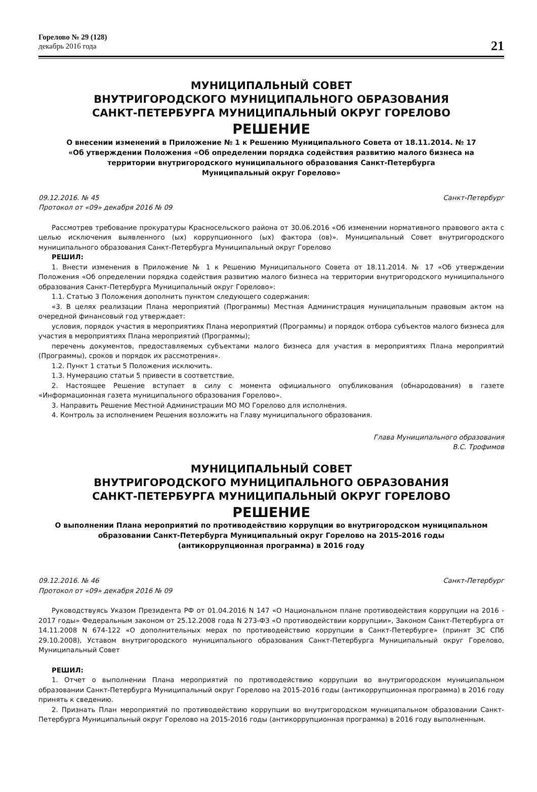Горелово № 29 (128)
декабрь 2016 года
21
МУНИЦИПАЛЬНЫЙ СОВЕТ
ВНУТРИГОРОДСКОГО МУНИЦИПАЛЬНОГО ОБРАЗОВАНИЯ
САНКТ-ПЕТЕРБУРГА МУНИЦИПАЛЬНЫЙ ОКРУГ ГОРЕЛОВО
РЕШЕНИЕ
О внесении изменений в Приложение № 1 к Решению Муниципального Совета от 18.11.2014. № 17
«Об утверждении Положения «Об определении порядка содействия развитию малого бизнеса на
территории внутригородского муниципального образования Санкт-Петербурга
Муниципальный округ Горелово»
09.12.2016. № 45 Санкт-Петербург
Протокол от «09» декабря 2016 № 09
Рассмотрев требование прокуратуры Красносельского района от 30.06.2016 «Об изменении нормативного правового акта с целью исключения выявленного (ых) коррупционного (ых) фактора (ов)». Муниципальный Совет внутригородского муниципального образования Санкт-Петербурга Муниципальный округ Горелово
РЕШИЛ:
1. Внести изменения в Приложение № 1 к Решению Муниципального Совета от 18.11.2014. № 17 «Об утверждении Положения «Об определении порядка содействия развитию малого бизнеса на территории внутригородского муниципального образования Санкт-Петербурга Муниципальный округ Горелово»:
1.1. Статью 3 Положения дополнить пунктом следующего содержания:
«3. В целях реализации Плана мероприятий (Программы) Местная Администрация муниципальным правовым актом на очередной финансовый год утверждает:
условия, порядок участия в мероприятиях Плана мероприятий (Программы) и порядок отбора субъектов малого бизнеса для участия в мероприятиях Плана мероприятий (Программы);
перечень документов, предоставляемых субъектами малого бизнеса для участия в мероприятиях Плана мероприятий (Программы), сроков и порядок их рассмотрения».
1.2. Пункт 1 статьи 5 Положения исключить.
1.3. Нумерацию статьи 5 привести в соответствие.
2. Настоящее Решение вступает в силу с момента официального опубликования (обнародования) в газете «Информационная газета муниципального образования Горелово».
3. Направить Решение Местной Администрации МО МО Горелово для исполнения.
4. Контроль за исполнением Решения возложить на Главу муниципального образования.
Глава Муниципального образования
В.С. Трофимов
МУНИЦИПАЛЬНЫЙ СОВЕТ
ВНУТРИГОРОДСКОГО МУНИЦИПАЛЬНОГО ОБРАЗОВАНИЯ
САНКТ-ПЕТЕРБУРГА МУНИЦИПАЛЬНЫЙ ОКРУГ ГОРЕЛОВО
РЕШЕНИЕ
О выполнении Плана мероприятий по противодействию коррупции во внутригородском муниципальном
образовании Санкт-Петербурга Муниципальный округ Горелово на 2015-2016 годы
(антикоррупционная программа) в 2016 году
09.12.2016. № 46 Санкт-Петербург
Протокол от «09» декабря 2016 № 09
Руководствуясь Указом Президента РФ от 01.04.2016 N 147 «О Национальном плане противодействия коррупции на 2016 - 2017 годы» Федеральным законом от 25.12.2008 года N 273-ФЗ «О противодействии коррупции», Законом Санкт-Петербурга от 14.11.2008 N 674-122 «О дополнительных мерах по противодействию коррупции в Санкт-Петербурге» (принят ЗС СПб 29.10.2008), Уставом внутригородского муниципального образования Санкт-Петербурга Муниципальный округ Горелово, Муниципальный Совет
РЕШИЛ:
1. Отчет о выполнении Плана мероприятий по противодействию коррупции во внутригородском муниципальном образовании Санкт-Петербурга Муниципальный округ Горелово на 2015-2016 годы (антикоррупционная программа) в 2016 году принять к сведению.
2. Признать План мероприятий по противодействию коррупции во внутригородском муниципальном образовании Санкт-Петербурга Муниципальный округ Горелово на 2015-2016 годы (антикоррупционная программа) в 2016 году выполненным.